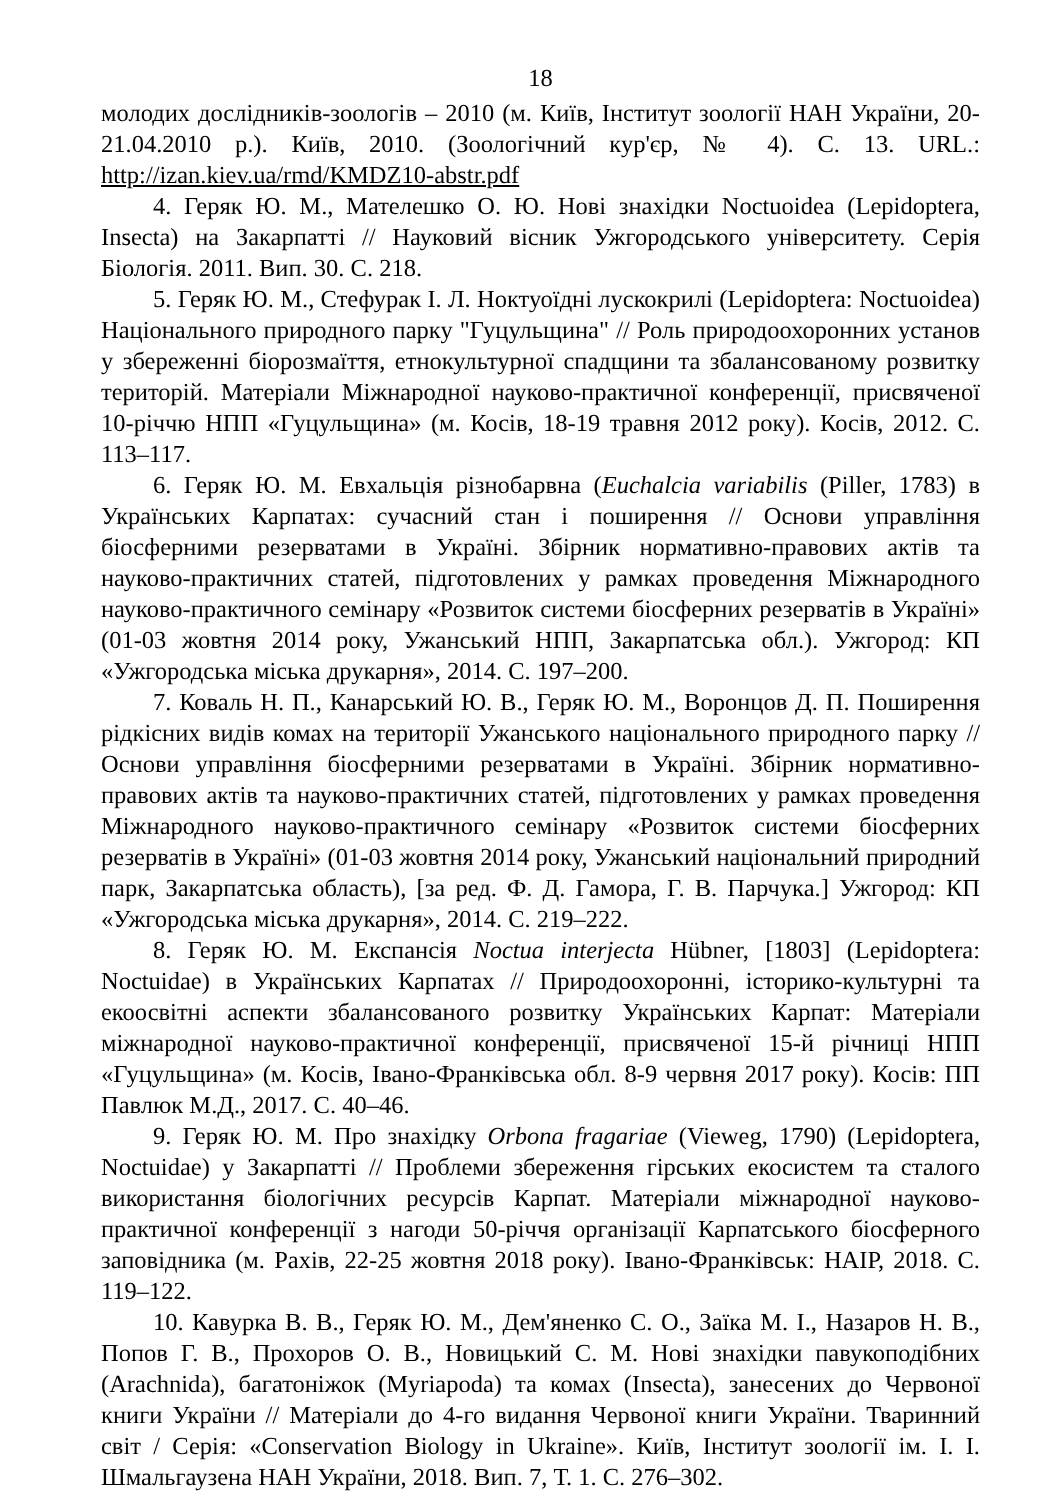18
молодих дослідників-зоологів – 2010 (м. Київ, Інститут зоології НАН України, 20-21.04.2010 р.). Київ, 2010. (Зоологічний кур'єр, № 4). С. 13. URL.: http://izan.kiev.ua/rmd/KMDZ10-abstr.pdf
4. Геряк Ю. М., Мателешко О. Ю. Нові знахідки Noctuoidea (Lepidoptera, Insecta) на Закарпатті // Науковий вісник Ужгородського університету. Серія Біологія. 2011. Вип. 30. С. 218.
5. Геряк Ю. М., Стефурак І. Л. Ноктуоїдні лускокрилі (Lepidoptera: Noctuoidea) Національного природного парку "Гуцульщина" // Роль природоохоронних установ у збереженні біорозмаїття, етнокультурної спадщини та збалансованому розвитку територій. Матеріали Міжнародної науково-практичної конференції, присвяченої 10-річчю НПП «Гуцульщина» (м. Косів, 18-19 травня 2012 року). Косів, 2012. С. 113–117.
6. Геряк Ю. М. Евхальція різнобарвна (Euchalcia variabilis (Piller, 1783) в Українських Карпатах: сучасний стан і поширення // Основи управління біосферними резерватами в Україні. Збірник нормативно-правових актів та науково-практичних статей, підготовлених у рамках проведення Міжнародного науково-практичного семінару «Розвиток системи біосферних резерватів в Україні» (01-03 жовтня 2014 року, Ужанський НПП, Закарпатська обл.). Ужгород: КП «Ужгородська міська друкарня», 2014. С. 197–200.
7. Коваль Н. П., Канарський Ю. В., Геряк Ю. М., Воронцов Д. П. Поширення рідкісних видів комах на території Ужанського національного природного парку // Основи управління біосферними резерватами в Україні. Збірник нормативно-правових актів та науково-практичних статей, підготовлених у рамках проведення Міжнародного науково-практичного семінару «Розвиток системи біосферних резерватів в Україні» (01-03 жовтня 2014 року, Ужанський національний природний парк, Закарпатська область), [за ред. Ф. Д. Гамора, Г. В. Парчука.] Ужгород: КП «Ужгородська міська друкарня», 2014. С. 219–222.
8. Геряк Ю. М. Експансія Noctua interjecta Hübner, [1803] (Lepidoptera: Noctuidae) в Українських Карпатах // Природоохоронні, історико-культурні та екоосвітні аспекти збалансованого розвитку Українських Карпат: Матеріали міжнародної науково-практичної конференції, присвяченої 15-й річниці НПП «Гуцульщина» (м. Косів, Івано-Франківська обл. 8-9 червня 2017 року). Косів: ПП Павлюк М.Д., 2017. С. 40–46.
9. Геряк Ю. М. Про знахідку Orbona fragariae (Vieweg, 1790) (Lepidoptera, Noctuidae) у Закарпатті // Проблеми збереження гірських екосистем та сталого використання біологічних ресурсів Карпат. Матеріали міжнародної науково-практичної конференції з нагоди 50-річчя організації Карпатського біосферного заповідника (м. Рахів, 22-25 жовтня 2018 року). Івано-Франківськ: НАІР, 2018. С. 119–122.
10. Кавурка В. В., Геряк Ю. М., Дем'яненко С. О., Заїка М. І., Назаров Н. В., Попов Г. В., Прохоров О. В., Новицький С. М. Нові знахідки павукоподібних (Arachnida), багатоніжок (Myriapoda) та комах (Insecta), занесених до Червоної книги України // Матеріали до 4-го видання Червоної книги України. Тваринний світ / Серія: «Conservation Biology in Ukraine». Київ, Інститут зоології ім. І. І. Шмальгаузена НАН України, 2018. Вип. 7, Т. 1. С. 276–302.